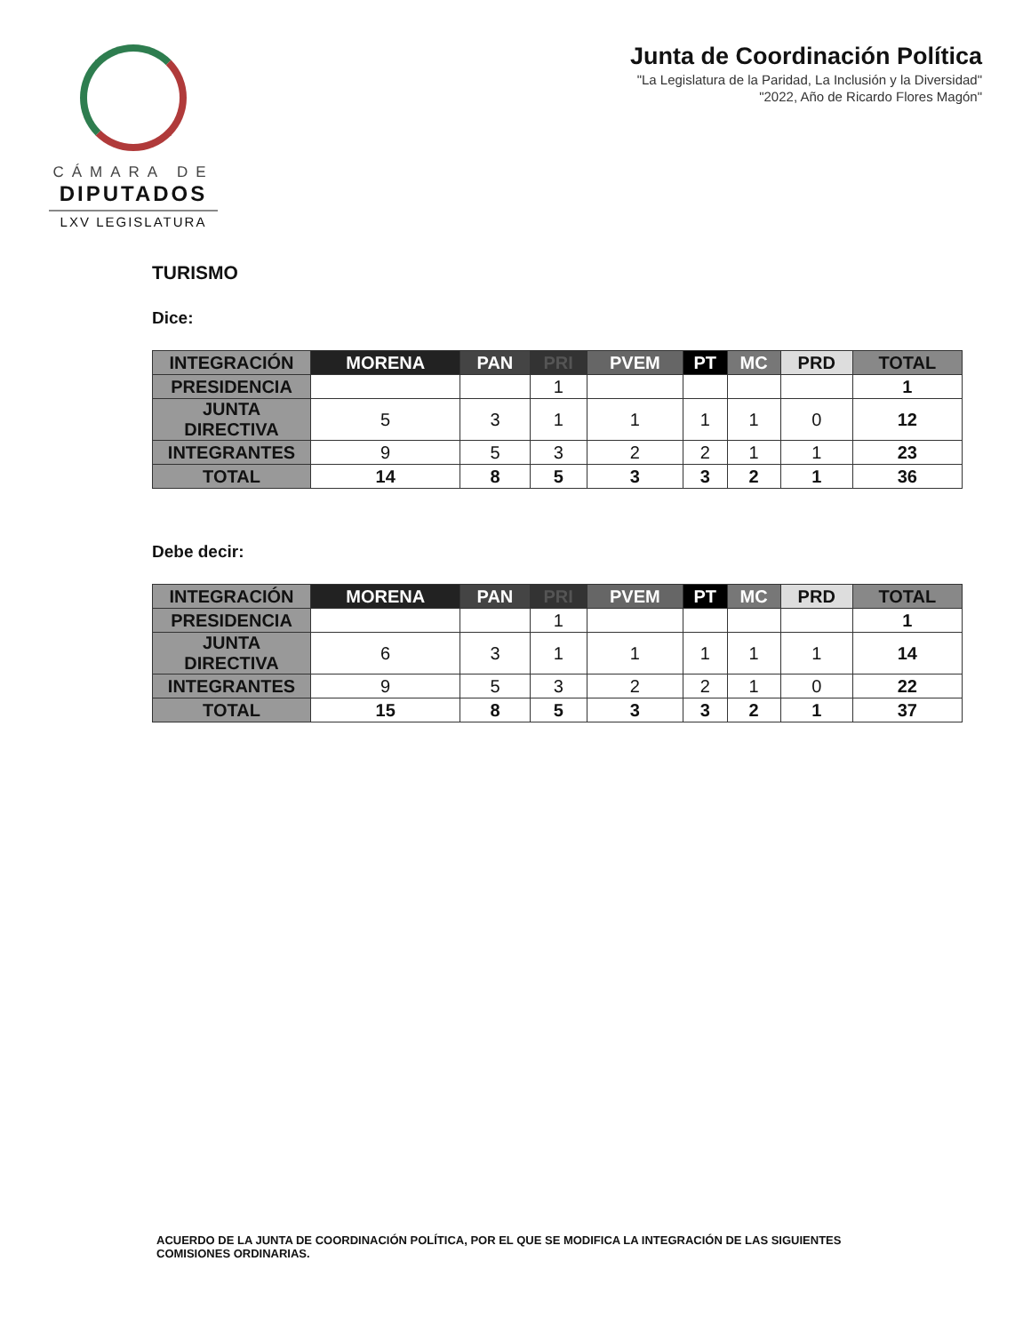CÁMARA DE
DIPUTADOS
LXV LEGISLATURA
Junta de Coordinación Política
"La Legislatura de la Paridad, La Inclusión y la Diversidad"
"2022, Año de Ricardo Flores Magón"
TURISMO
Dice:
| INTEGRACIÓN | MORENA | PAN | PRI | PVEM | PT | MC | PRD | TOTAL |
| --- | --- | --- | --- | --- | --- | --- | --- | --- |
| PRESIDENCIA | | | 1 | | | | | 1 |
| JUNTA DIRECTIVA | 5 | 3 | 1 | 1 | 1 | 1 | 0 | 12 |
| INTEGRANTES | 9 | 5 | 3 | 2 | 2 | 1 | 1 | 23 |
| TOTAL | 14 | 8 | 5 | 3 | 3 | 2 | 1 | 36 |
Debe decir:
| INTEGRACIÓN | MORENA | PAN | PRI | PVEM | PT | MC | PRD | TOTAL |
| --- | --- | --- | --- | --- | --- | --- | --- | --- |
| PRESIDENCIA | | | 1 | | | | | 1 |
| JUNTA DIRECTIVA | 6 | 3 | 1 | 1 | 1 | 1 | 1 | 14 |
| INTEGRANTES | 9 | 5 | 3 | 2 | 2 | 1 | 0 | 22 |
| TOTAL | 15 | 8 | 5 | 3 | 3 | 2 | 1 | 37 |
ACUERDO DE LA JUNTA DE COORDINACIÓN POLÍTICA, POR EL QUE SE MODIFICA LA INTEGRACIÓN DE LAS SIGUIENTES COMISIONES ORDINARIAS.